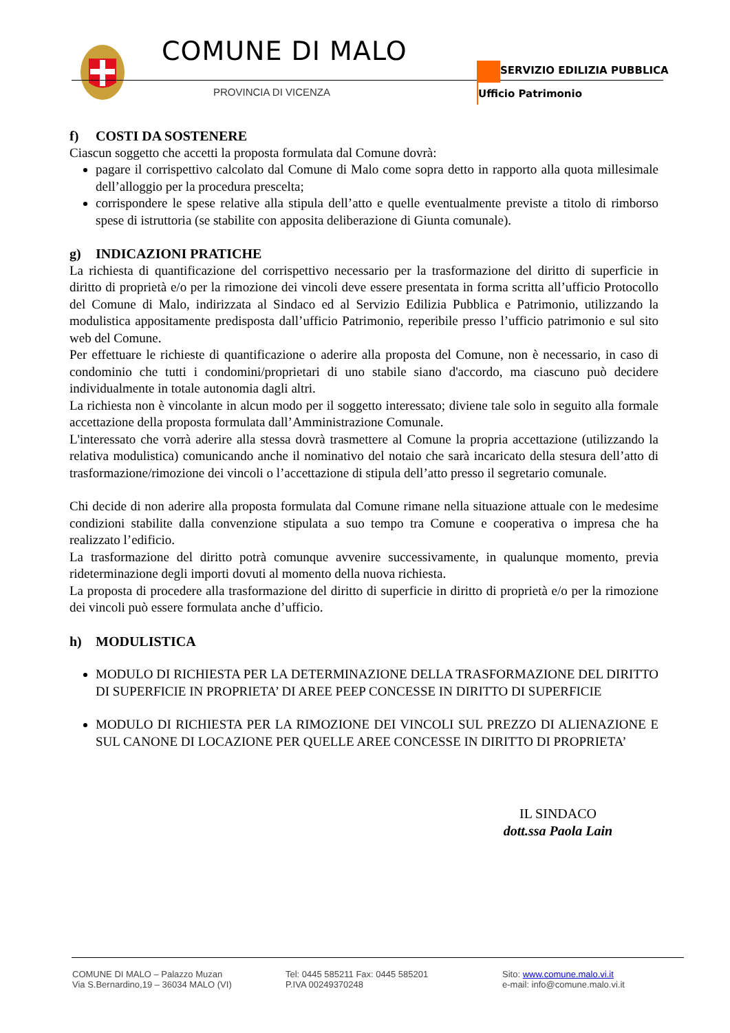COMUNE DI MALO
PROVINCIA DI VICENZA
SERVIZIO EDILIZIA PUBBLICA
Ufficio Patrimonio
f) COSTI DA SOSTENERE
Ciascun soggetto che accetti la proposta formulata dal Comune dovrà:
pagare il corrispettivo calcolato dal Comune di Malo come sopra detto in rapporto alla quota millesimale dell’alloggio per la procedura prescelta;
corrispondere le spese relative alla stipula dell’atto e quelle eventualmente previste a titolo di rimborso spese di istruttoria (se stabilite con apposita deliberazione di Giunta comunale).
g) INDICAZIONI PRATICHE
La richiesta di quantificazione del corrispettivo necessario per la trasformazione del diritto di superficie in diritto di proprietà e/o per la rimozione dei vincoli deve essere presentata in forma scritta all’ufficio Protocollo del Comune di Malo, indirizzata al Sindaco ed al Servizio Edilizia Pubblica e Patrimonio, utilizzando la modulistica appositamente predisposta dall’ufficio Patrimonio, reperibile presso l’ufficio patrimonio e sul sito web del Comune.
Per effettuare le richieste di quantificazione o aderire alla proposta del Comune, non è necessario, in caso di condominio che tutti i condomini/proprietari di uno stabile siano d'accordo, ma ciascuno può decidere individualmente in totale autonomia dagli altri.
La richiesta non è vincolante in alcun modo per il soggetto interessato; diviene tale solo in seguito alla formale accettazione della proposta formulata dall’Amministrazione Comunale.
L'interessato che vorrà aderire alla stessa dovrà trasmettere al Comune la propria accettazione (utilizzando la relativa modulistica) comunicando anche il nominativo del notaio che sarà incaricato della stesura dell’atto di trasformazione/rimozione dei vincoli o l’accettazione di stipula dell’atto presso il segretario comunale.
Chi decide di non aderire alla proposta formulata dal Comune rimane nella situazione attuale con le medesime condizioni stabilite dalla convenzione stipulata a suo tempo tra Comune e cooperativa o impresa che ha realizzato l’edificio.
La trasformazione del diritto potrà comunque avvenire successivamente, in qualunque momento, previa rideterminazione degli importi dovuti al momento della nuova richiesta.
La proposta di procedere alla trasformazione del diritto di superficie in diritto di proprietà e/o per la rimozione dei vincoli può essere formulata anche d’ufficio.
h) MODULISTICA
MODULO DI RICHIESTA PER LA DETERMINAZIONE DELLA TRASFORMAZIONE DEL DIRITTO DI SUPERFICIE IN PROPRIETA’ DI AREE PEEP CONCESSE IN DIRITTO DI SUPERFICIE
MODULO DI RICHIESTA PER LA RIMOZIONE DEI VINCOLI SUL PREZZO DI ALIENAZIONE E SUL CANONE DI LOCAZIONE PER QUELLE AREE CONCESSE IN DIRITTO DI PROPRIETA’
IL SINDACO
dott.ssa Paola Lain
COMUNE DI MALO – Palazzo Muzan
Via S.Bernardino,19 – 36034 MALO (VI)
Tel: 0445 585211 Fax: 0445 585201
P.IVA 00249370248
Sito: www.comune.malo.vi.it
e-mail: info@comune.malo.vi.it